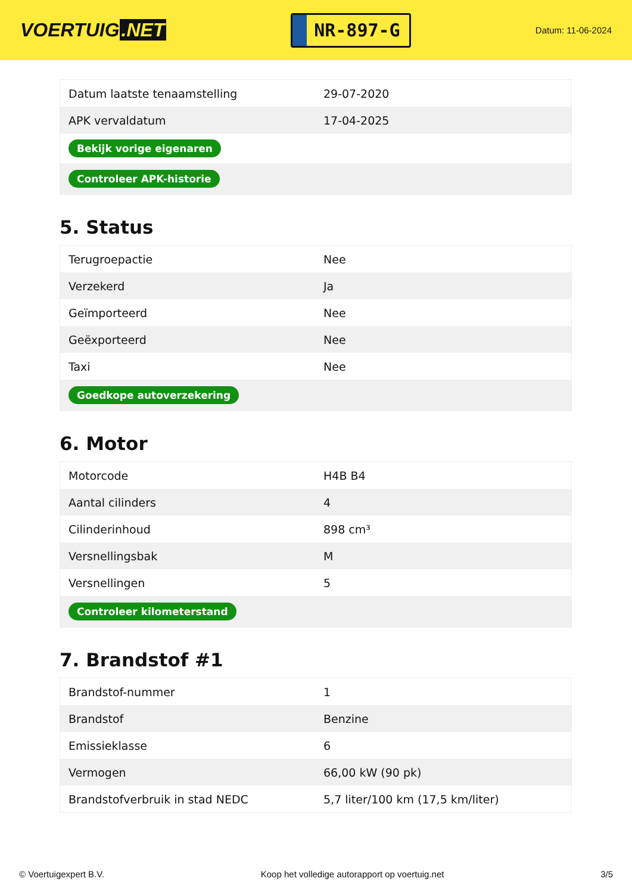VOERTUIG.NET
NR-897-G
Datum: 11-06-2024
| Datum laatste tenaamstelling | 29-07-2020 |
| APK vervaldatum | 17-04-2025 |
| Bekijk vorige eigenaren | |
| Controleer APK-historie | |
5. Status
| Terugroepactie | Nee |
| Verzekerd | Ja |
| Geïmporteerd | Nee |
| Geëxporteerd | Nee |
| Taxi | Nee |
| Goedkope autoverzekering | |
6. Motor
| Motorcode | H4B B4 |
| Aantal cilinders | 4 |
| Cilinderinhoud | 898 cm³ |
| Versnellingsbak | M |
| Versnellingen | 5 |
| Controleer kilometerstand | |
7. Brandstof #1
| Brandstof-nummer | 1 |
| Brandstof | Benzine |
| Emissieklasse | 6 |
| Vermogen | 66,00 kW (90 pk) |
| Brandstofverbruik in stad NEDC | 5,7 liter/100 km (17,5 km/liter) |
© Voertuigexpert B.V. Koop het volledige autorapport op voertuig.net 3/5